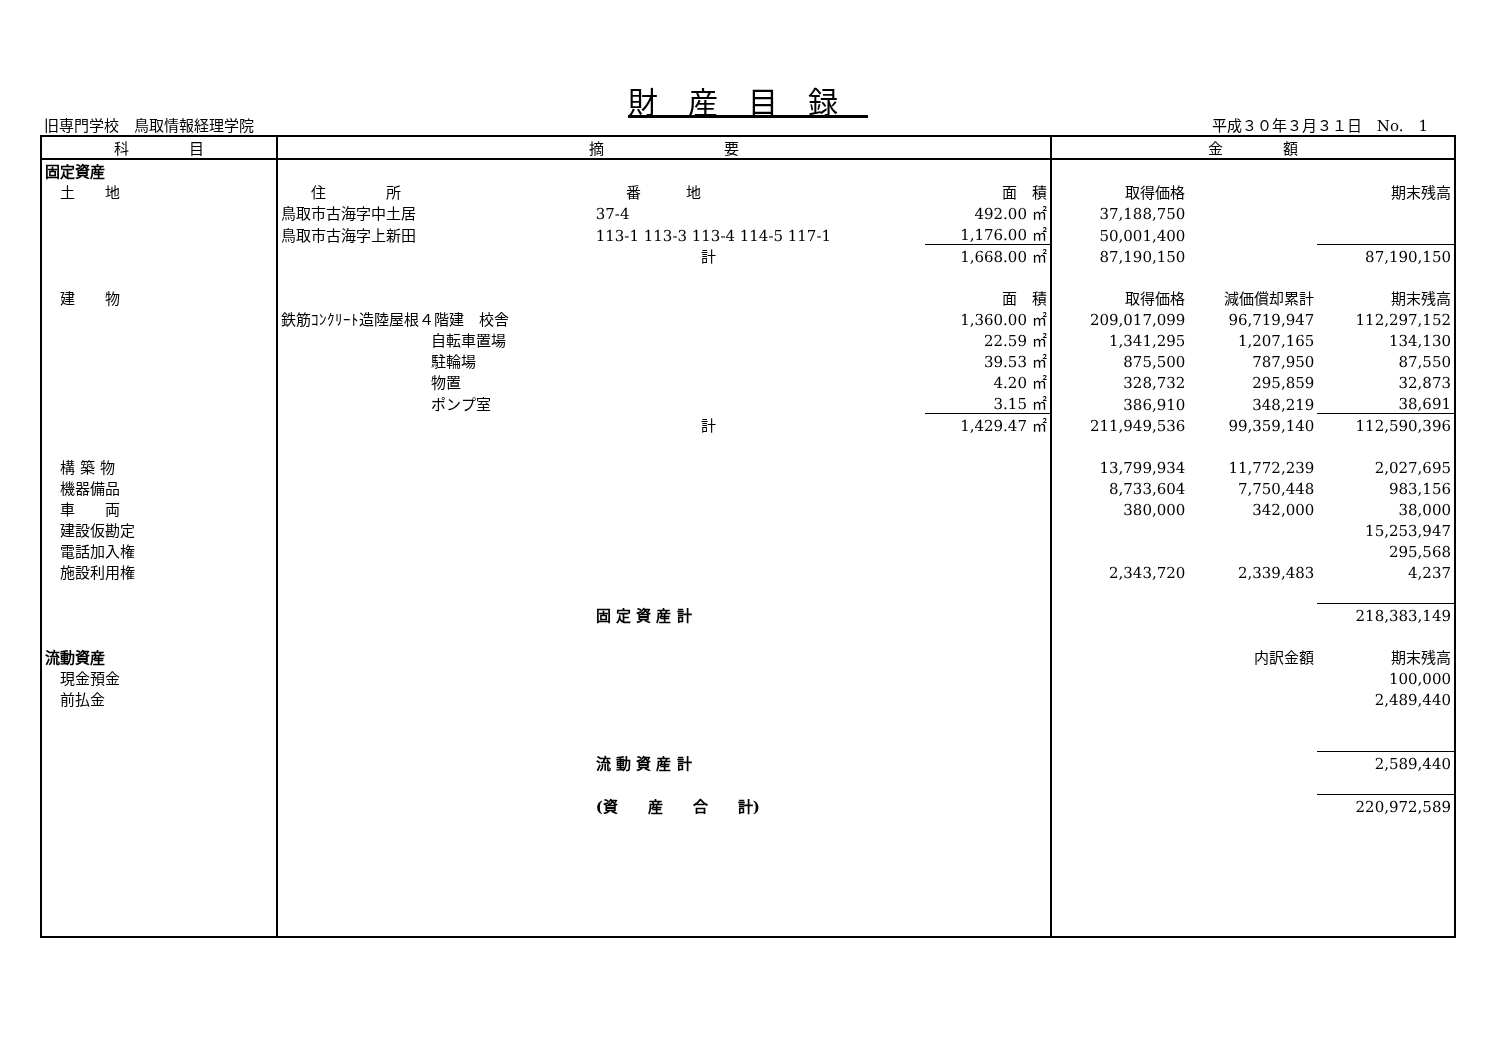財産目録
旧専門学校　鳥取情報経理学院 平成３０年３月３１日　No.　1
| 科 目 | 摘 要 | | | | 金 額 | | |
| --- | --- | --- | --- | --- | --- | --- | --- |
| 固定資産 | | | | | | | |
| 土 地 | 住 所 | 番 地 | | 面 積 | 取得価格 | | 期末残高 |
| | 鳥取市古海字中土居 | 37-4 | | 492.00 ㎡ | 37,188,750 | | |
| | 鳥取市古海字上新田 | 113-1 113-3 113-4 114-5 117-1 | | 1,176.00 ㎡ | 50,001,400 | | |
| | | 計 | | 1,668.00 ㎡ | 87,190,150 | | 87,190,150 |
| 建 物 | | | | 面 積 | 取得価格 | 減価償却累計 | 期末残高 |
| | 鉄筋ｺﾝｸﾘｰﾄ造陸屋根４階建 校舎 | | | 1,360.00 ㎡ | 209,017,099 | 96,719,947 | 112,297,152 |
| | 自転車置場 | | | 22.59 ㎡ | 1,341,295 | 1,207,165 | 134,130 |
| | 駐輪場 | | | 39.53 ㎡ | 875,500 | 787,950 | 87,550 |
| | 物置 | | | 4.20 ㎡ | 328,732 | 295,859 | 32,873 |
| | ポンプ室 | | | 3.15 ㎡ | 386,910 | 348,219 | 38,691 |
| | | 計 | | 1,429.47 ㎡ | 211,949,536 | 99,359,140 | 112,590,396 |
| 構 築 物 | | | | | 13,799,934 | 11,772,239 | 2,027,695 |
| 機器備品 | | | | | 8,733,604 | 7,750,448 | 983,156 |
| 車 両 | | | | | 380,000 | 342,000 | 38,000 |
| 建設仮勘定 | | | | | | | 15,253,947 |
| 電話加入権 | | | | | | | 295,568 |
| 施設利用権 | | | | | 2,343,720 | 2,339,483 | 4,237 |
| | | 固 定 資 産 計 | | | | | 218,383,149 |
| 流動資産 | | | | | | 内訳金額 | 期末残高 |
| 現金預金 | | | | | | | 100,000 |
| 前払金 | | | | | | | 2,489,440 |
| | | 流 動 資 産 計 | | | | | 2,589,440 |
| | | (資 産 合 計) | | | | | 220,972,589 |